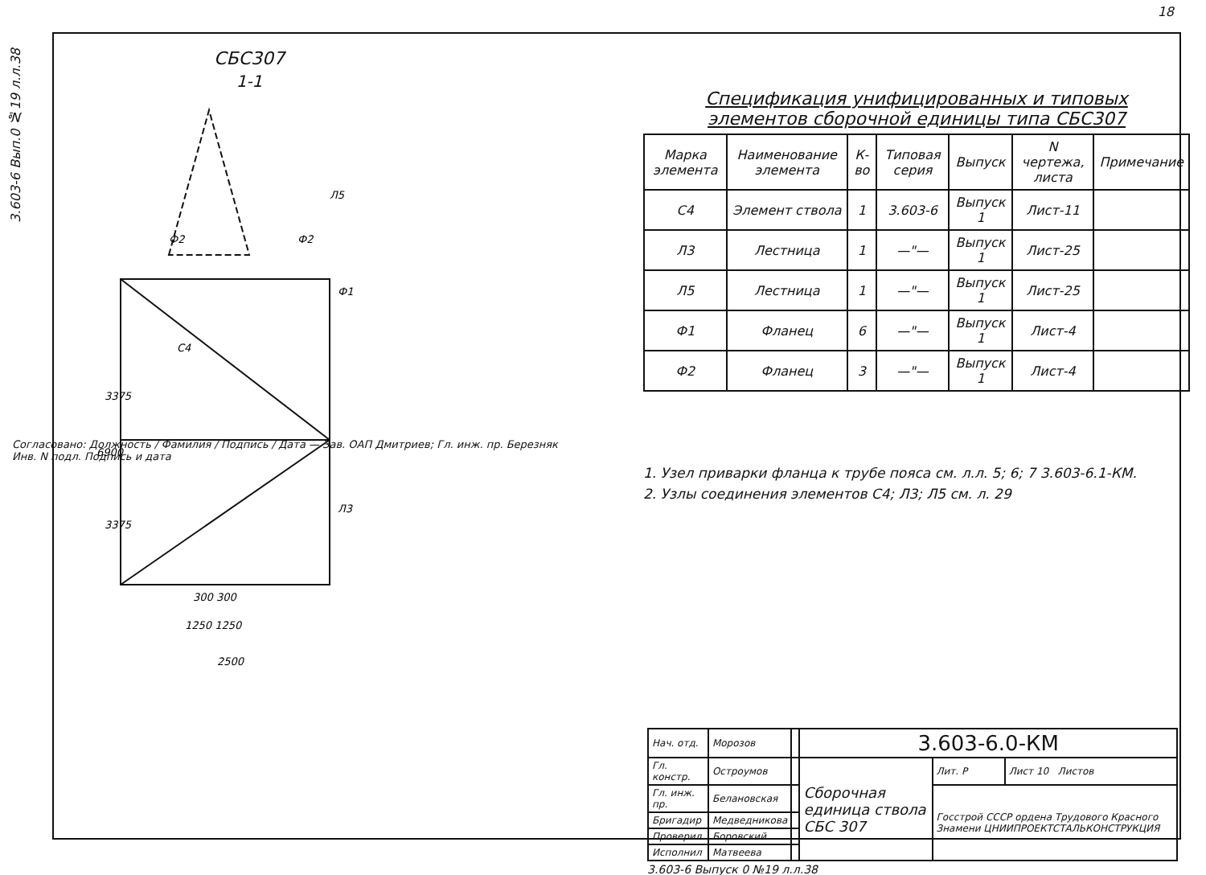18
3.603-6 Вып.0 №19 л.л.38
СБС307
1-1
3375
3375
6900
300 300
1250 1250
2500
Ф1
Ф2
Ф2
Л5
С4
Л3
Спецификация унифицированных и типовых
элементов сборочной единицы типа СБС307
| Марка элемента | Наименование элемента | К-во | Типовая серия | Выпуск | N чертежа, листа | Примечание |
| --- | --- | --- | --- | --- | --- | --- |
| С4 | Элемент ствола | 1 | 3.603-6 | Выпуск 1 | Лист-11 | |
| Л3 | Лестница | 1 | —"— | Выпуск 1 | Лист-25 | |
| Л5 | Лестница | 1 | —"— | Выпуск 1 | Лист-25 | |
| Ф1 | Фланец | 6 | —"— | Выпуск 1 | Лист-4 | |
| Ф2 | Фланец | 3 | —"— | Выпуск 1 | Лист-4 | |
1. Узел приварки фланца к трубе пояса см. л.л. 5; 6; 7 3.603-6.1-КМ.
2. Узлы соединения элементов С4; Л3; Л5 см. л. 29
Согласовано: Должность / Фамилия / Подпись / Дата — Зав. ОАП Дмитриев; Гл. инж. пр. Березняк
Инв. N подл. Подпись и дата
| Нач. отд. | Морозов | | 3.603-6.0-КМ | | |
| Гл. констр. | Остроумов | | Сборочная единица ствола СБС 307 | Лит. Р | Лист 10 Листов |
| Гл. инж. пр. | Беланов­ская | | | Госстрой СССР ордена Трудового Красного Знамени ЦНИИПРОЕКТСТАЛЬКОНСТРУКЦИЯ | |
| Бригадир | Медведникова | | | | |
| Проверил | Боровский | | | | |
| Исполнил | Матвеева | | | | |
3.603-6 Выпуск 0 №19 л.л.38